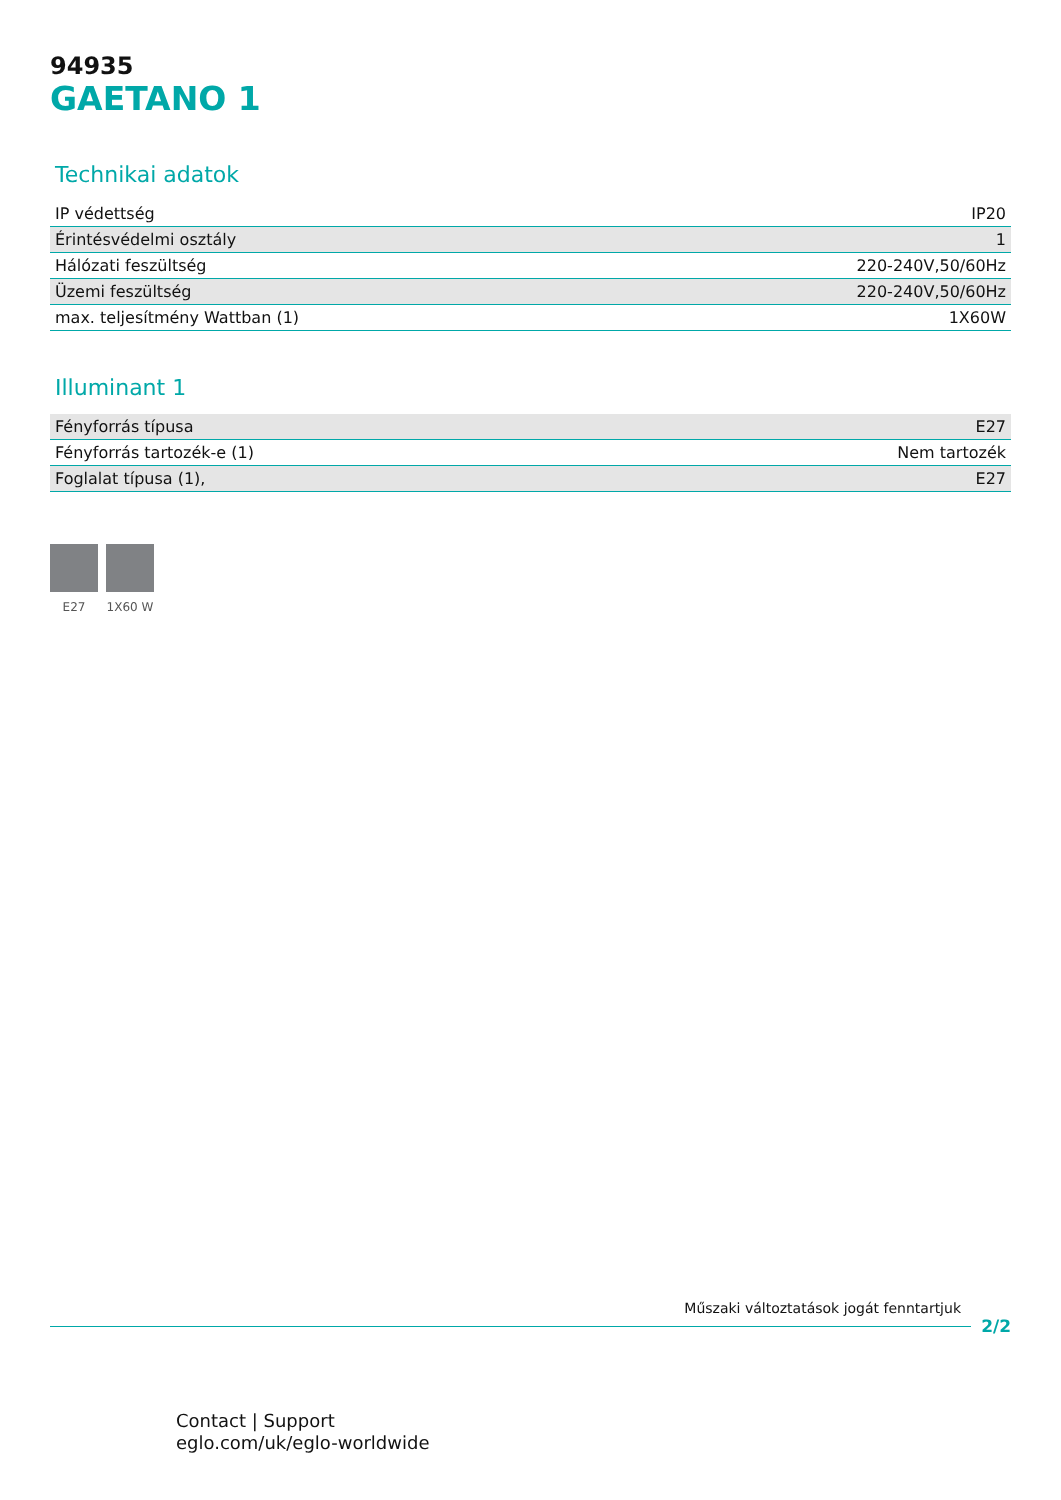94935
GAETANO 1
Technikai adatok
| IP védettség | IP20 |
| Érintésvédelmi osztály | 1 |
| Hálózati feszültség | 220-240V,50/60Hz |
| Üzemi feszültség | 220-240V,50/60Hz |
| max. teljesítmény Wattban (1) | 1X60W |
Illuminant 1
| Fényforrás típusa | E27 |
| Fényforrás tartozék-e (1) | Nem tartozék |
| Foglalat típusa (1), | E27 |
E27 1X60 W
Műszaki változtatások jogát fenntartjuk
2/2
Contact | Support
eglo.com/uk/eglo-worldwide